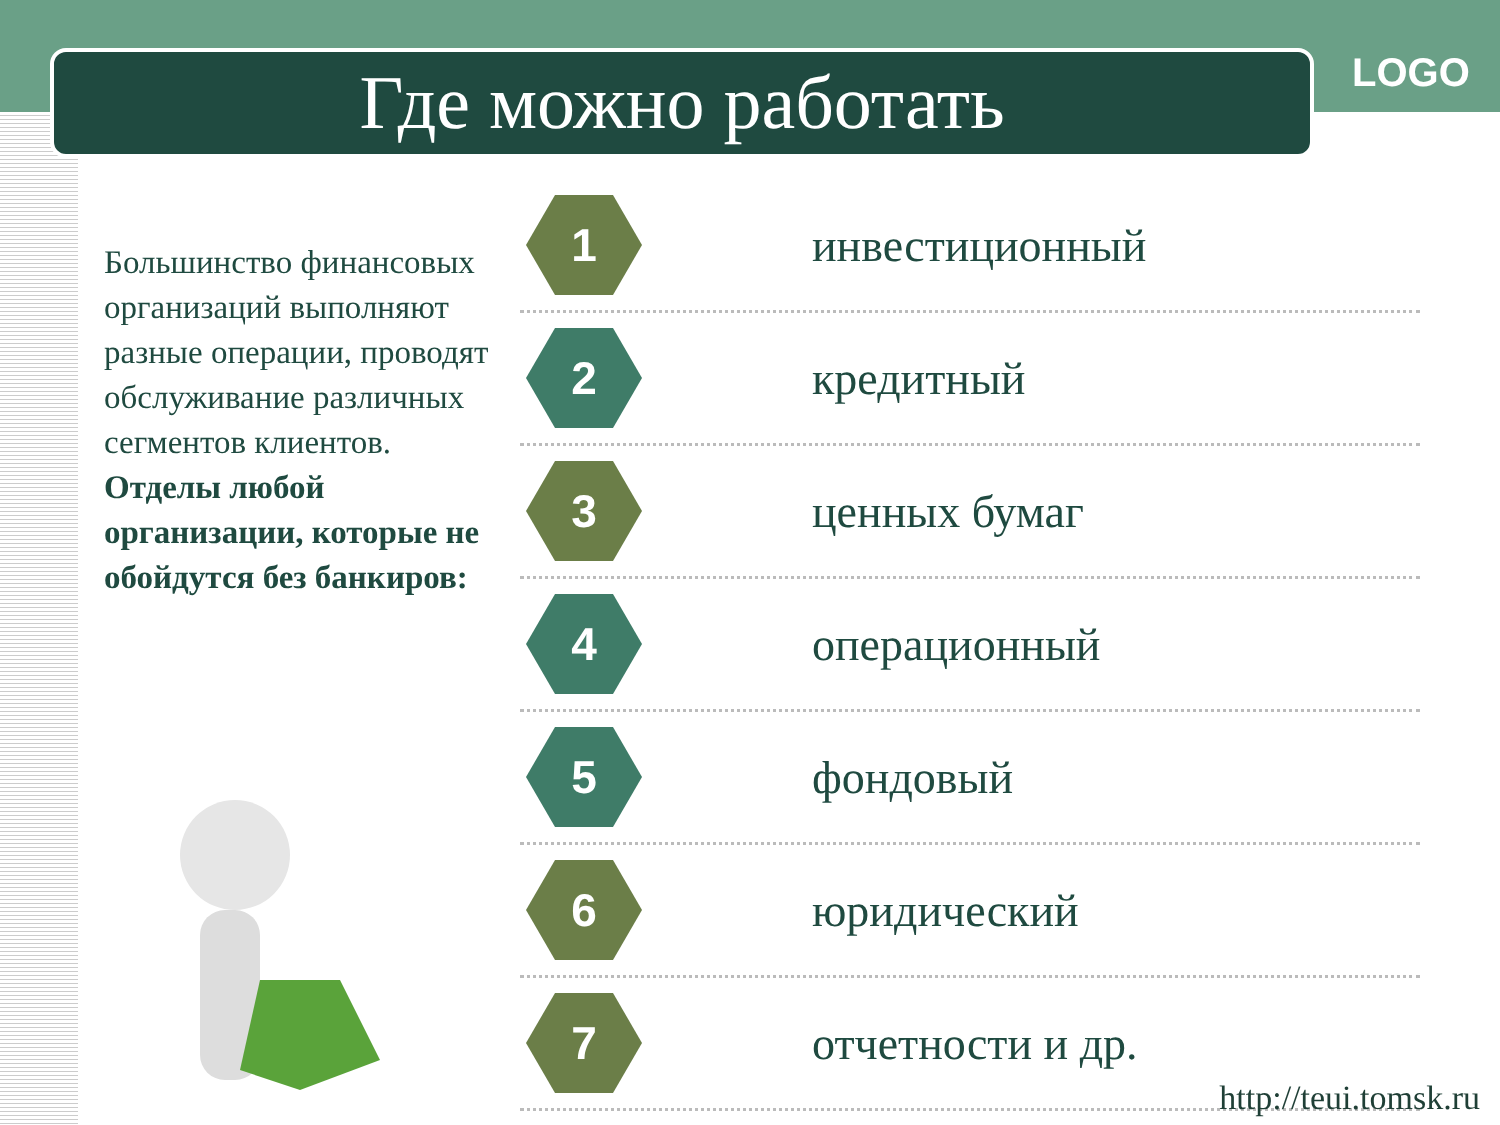Где можно работать LOGO
Большинство финансовых организаций выполняют разные операции, проводят обслуживание различных сегментов клиентов.
Отделы любой организации, которые не обойдутся без банкиров:
1
инвестиционный
2
кредитный
3
ценных бумаг
4
операционный
5
фондовый
6
юридический
7
отчетности и др.
http://teui.tomsk.ru